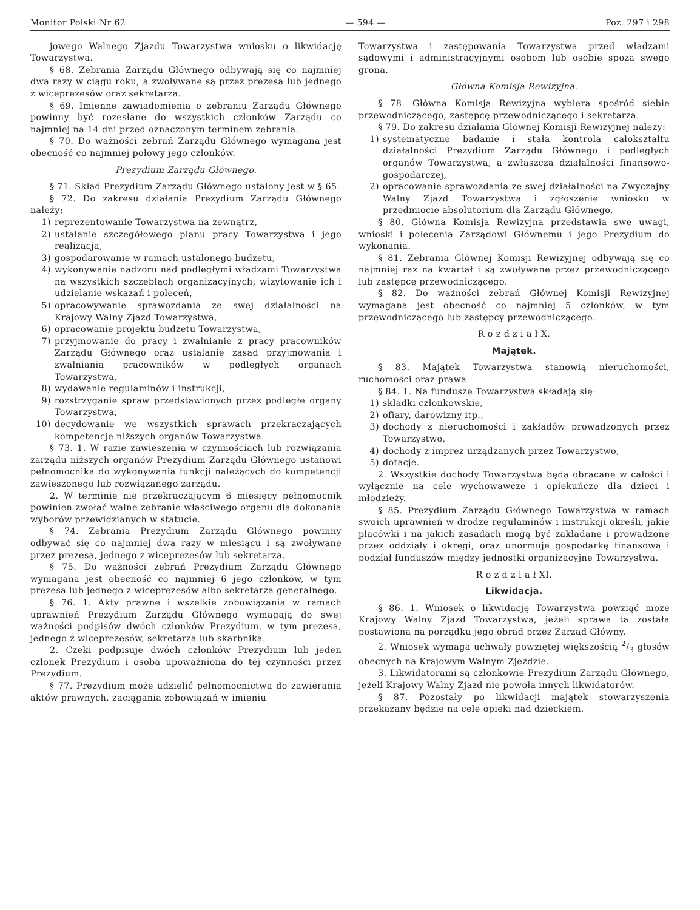Monitor Polski Nr 62 — 594 — Poz. 297 i 298
jowego Walnego Zjazdu Towarzystwa wniosku o likwidację Towarzystwa.
§ 68. Zebrania Zarządu Głównego odbywają się co najmniej dwa razy w ciągu roku, a zwoływane są przez prezesa lub jednego z wiceprezesów oraz sekretarza.
§ 69. Imienne zawiadomienia o zebraniu Zarządu Głównego powinny być rozesłane do wszystkich członków Zarządu co najmniej na 14 dni przed oznaczonym terminem zebrania.
§ 70. Do ważności zebrań Zarządu Głównego wymagana jest obecność co najmniej połowy jego członków.
Prezydium Zarządu Głównego.
§ 71. Skład Prezydium Zarządu Głównego ustalony jest w § 65.
§ 72. Do zakresu działania Prezydium Zarządu Głównego należy:
1) reprezentowanie Towarzystwa na zewnątrz,
2) ustalanie szczegółowego planu pracy Towarzystwa i jego realizacja,
3) gospodarowanie w ramach ustalonego budżetu,
4) wykonywanie nadzoru nad podległymi władzami Towarzystwa na wszystkich szczeblach organizacyjnych, wizytowanie ich i udzielanie wskazań i poleceń,
5) opracowywanie sprawozdania ze swej działalności na Krajowy Walny Zjazd Towarzystwa,
6) opracowanie projektu budżetu Towarzystwa,
7) przyjmowanie do pracy i zwalnianie z pracy pracowników Zarządu Głównego oraz ustalanie zasad przyjmowania i zwalniania pracowników w podległych organach Towarzystwa,
8) wydawanie regulaminów i instrukcji,
9) rozstrzyganie spraw przedstawionych przez podległe organy Towarzystwa,
10) decydowanie we wszystkich sprawach przekraczających kompetencje niższych organów Towarzystwa.
§ 73. 1. W razie zawieszenia w czynnościach lub rozwiązania zarządu niższych organów Prezydium Zarządu Głównego ustanowi pełnomocnika do wykonywania funkcji należących do kompetencji zawieszonego lub rozwiązanego zarządu.
2. W terminie nie przekraczającym 6 miesięcy pełnomocnik powinien zwołać walne zebranie właściwego organu dla dokonania wyborów przewidzianych w statucie.
§ 74. Zebrania Prezydium Zarządu Głównego powinny odbywać się co najmniej dwa razy w miesiącu i są zwoływane przez prezesa, jednego z wiceprezesów lub sekretarza.
§ 75. Do ważności zebrań Prezydium Zarządu Głównego wymagana jest obecność co najmniej 6 jego członków, w tym prezesa lub jednego z wiceprezesów albo sekretarza generalnego.
§ 76. 1. Akty prawne i wszelkie zobowiązania w ramach uprawnień Prezydium Zarządu Głównego wymagają do swej ważności podpisów dwóch członków Prezydium, w tym prezesa, jednego z wiceprezesów, sekretarza lub skarbnika.
2. Czeki podpisuje dwóch członków Prezydium lub jeden członek Prezydium i osoba upoważniona do tej czynności przez Prezydium.
§ 77. Prezydium może udzielić pełnomocnictwa do zawierania aktów prawnych, zaciągania zobowiązań w imieniu
Towarzystwa i zastępowania Towarzystwa przed władzami sądowymi i administracyjnymi osobom lub osobie spoza swego grona.
Główna Komisja Rewizyjna.
§ 78. Główna Komisja Rewizyjna wybiera spośród siebie przewodniczącego, zastępcę przewodniczącego i sekretarza.
§ 79. Do zakresu działania Głównej Komisji Rewizyjnej należy:
1) systematyczne badanie i stała kontrola całokształtu działalności Prezydium Zarządu Głównego i podległych organów Towarzystwa, a zwłaszcza działalności finansowo-gospodarczej,
2) opracowanie sprawozdania ze swej działalności na Zwyczajny Walny Zjazd Towarzystwa i zgłoszenie wniosku w przedmiocie absolutorium dla Zarządu Głównego.
§ 80. Główna Komisja Rewizyjna przedstawia swe uwagi, wnioski i polecenia Zarządowi Głównemu i jego Prezydium do wykonania.
§ 81. Zebrania Głównej Komisji Rewizyjnej odbywają się co najmniej raz na kwartał i są zwoływane przez przewodniczącego lub zastępcę przewodniczącego.
§ 82. Do ważności zebrań Głównej Komisji Rewizyjnej wymagana jest obecność co najmniej 5 członków, w tym przewodniczącego lub zastępcy przewodniczącego.
R o z d z i a ł X.
Majątek.
§ 83. Majątek Towarzystwa stanowią nieruchomości, ruchomości oraz prawa.
§ 84. 1. Na fundusze Towarzystwa składają się:
1) składki członkowskie,
2) ofiary, darowizny itp.,
3) dochody z nieruchomości i zakładów prowadzonych przez Towarzystwo,
4) dochody z imprez urządzanych przez Towarzystwo,
5) dotacje.
2. Wszystkie dochody Towarzystwa będą obracane w całości i wyłącznie na cele wychowawcze i opiekuńcze dla dzieci i młodzieży.
§ 85. Prezydium Zarządu Głównego Towarzystwa w ramach swoich uprawnień w drodze regulaminów i instrukcji określi, jakie placówki i na jakich zasadach mogą być zakładane i prowadzone przez oddziały i okręgi, oraz unormuje gospodarkę finansową i podział funduszów między jednostki organizacyjne Towarzystwa.
R o z d z i a ł XI.
Likwidacja.
§ 86. 1. Wniosek o likwidację Towarzystwa powziąć może Krajowy Walny Zjazd Towarzystwa, jeżeli sprawa ta została postawiona na porządku jego obrad przez Zarząd Główny.
2. Wniosek wymaga uchwały powziętej większością 2/3 głosów obecnych na Krajowym Walnym Zjeździe.
3. Likwidatorami są członkowie Prezydium Zarządu Głównego, jeżeli Krajowy Walny Zjazd nie powoła innych likwidatorów.
§ 87. Pozostały po likwidacji majątek stowarzyszenia przekazany będzie na cele opieki nad dzieckiem.